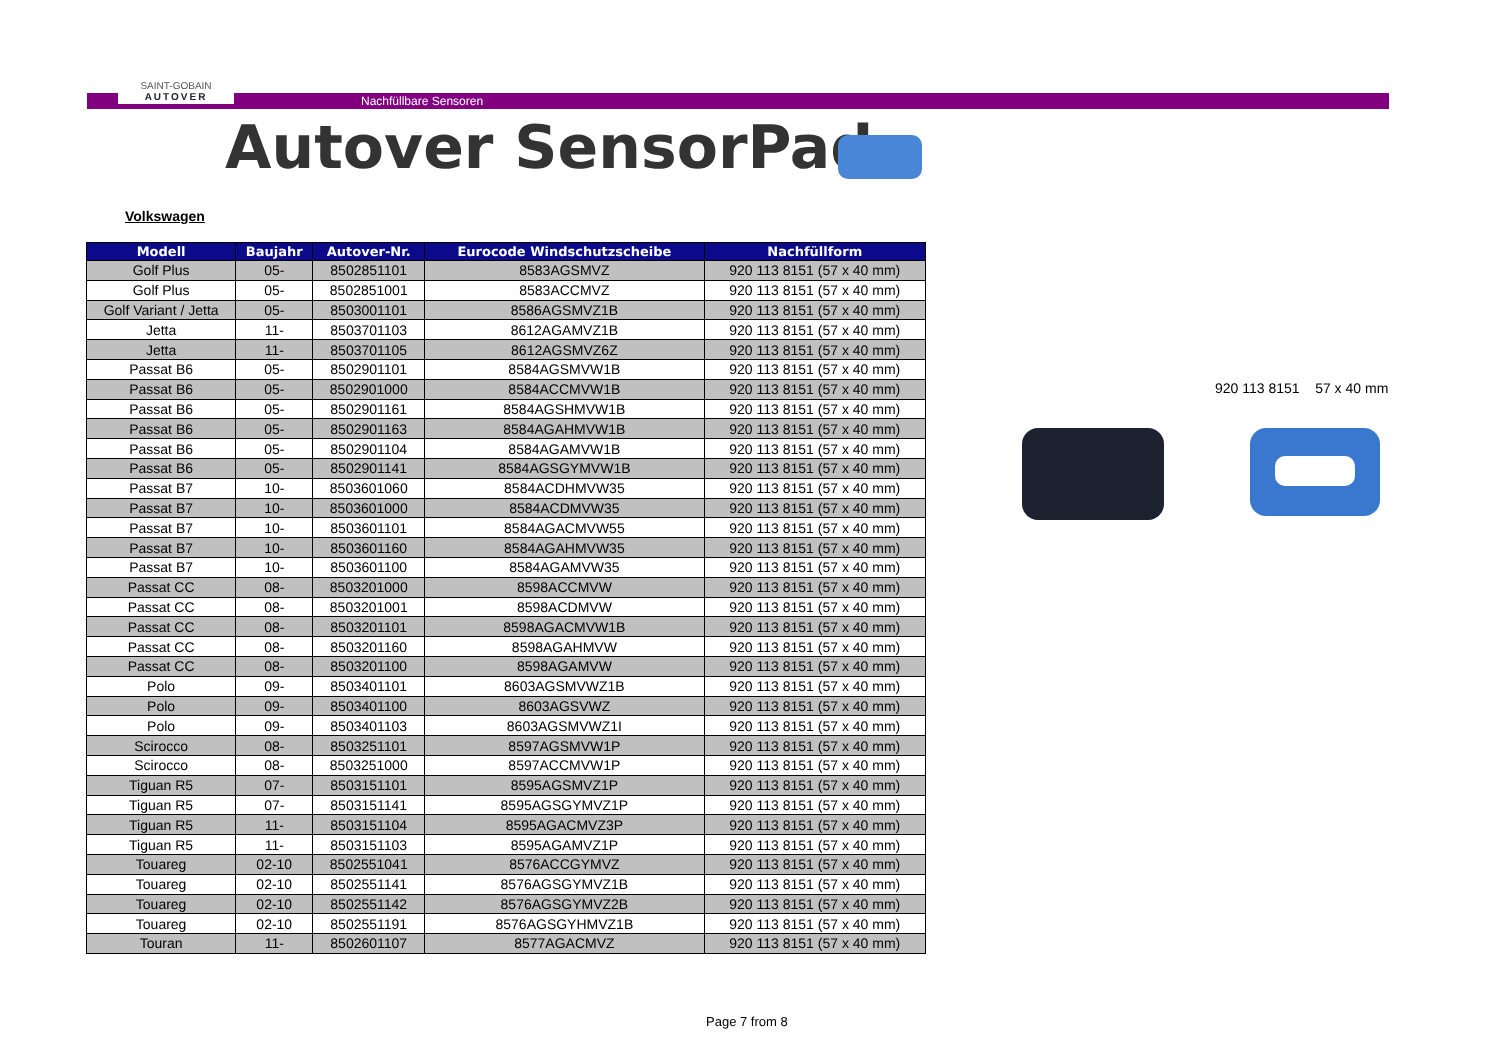SAINT-GOBAIN
AUTOVER
Nachfüllbare Sensoren
Autover SensorPad
Volkswagen
| Modell | Baujahr | Autover-Nr. | Eurocode Windschutzscheibe | Nachfüllform |
| --- | --- | --- | --- | --- |
| Golf Plus | 05- | 8502851101 | 8583AGSMVZ | 920 113 8151 (57 x 40 mm) |
| Golf Plus | 05- | 8502851001 | 8583ACCMVZ | 920 113 8151 (57 x 40 mm) |
| Golf Variant / Jetta | 05- | 8503001101 | 8586AGSMVZ1B | 920 113 8151 (57 x 40 mm) |
| Jetta | 11- | 8503701103 | 8612AGAMVZ1B | 920 113 8151 (57 x 40 mm) |
| Jetta | 11- | 8503701105 | 8612AGSMVZ6Z | 920 113 8151 (57 x 40 mm) |
| Passat B6 | 05- | 8502901101 | 8584AGSMVW1B | 920 113 8151 (57 x 40 mm) |
| Passat B6 | 05- | 8502901000 | 8584ACCMVW1B | 920 113 8151 (57 x 40 mm) |
| Passat B6 | 05- | 8502901161 | 8584AGSHMVW1B | 920 113 8151 (57 x 40 mm) |
| Passat B6 | 05- | 8502901163 | 8584AGAHMVW1B | 920 113 8151 (57 x 40 mm) |
| Passat B6 | 05- | 8502901104 | 8584AGAMVW1B | 920 113 8151 (57 x 40 mm) |
| Passat B6 | 05- | 8502901141 | 8584AGSGYMVW1B | 920 113 8151 (57 x 40 mm) |
| Passat B7 | 10- | 8503601060 | 8584ACDHMVW35 | 920 113 8151 (57 x 40 mm) |
| Passat B7 | 10- | 8503601000 | 8584ACDMVW35 | 920 113 8151 (57 x 40 mm) |
| Passat B7 | 10- | 8503601101 | 8584AGACMVW55 | 920 113 8151 (57 x 40 mm) |
| Passat B7 | 10- | 8503601160 | 8584AGAHMVW35 | 920 113 8151 (57 x 40 mm) |
| Passat B7 | 10- | 8503601100 | 8584AGAMVW35 | 920 113 8151 (57 x 40 mm) |
| Passat CC | 08- | 8503201000 | 8598ACCMVW | 920 113 8151 (57 x 40 mm) |
| Passat CC | 08- | 8503201001 | 8598ACDMVW | 920 113 8151 (57 x 40 mm) |
| Passat CC | 08- | 8503201101 | 8598AGACMVW1B | 920 113 8151 (57 x 40 mm) |
| Passat CC | 08- | 8503201160 | 8598AGAHMVW | 920 113 8151 (57 x 40 mm) |
| Passat CC | 08- | 8503201100 | 8598AGAMVW | 920 113 8151 (57 x 40 mm) |
| Polo | 09- | 8503401101 | 8603AGSMVWZ1B | 920 113 8151 (57 x 40 mm) |
| Polo | 09- | 8503401100 | 8603AGSVWZ | 920 113 8151 (57 x 40 mm) |
| Polo | 09- | 8503401103 | 8603AGSMVWZ1I | 920 113 8151 (57 x 40 mm) |
| Scirocco | 08- | 8503251101 | 8597AGSMVW1P | 920 113 8151 (57 x 40 mm) |
| Scirocco | 08- | 8503251000 | 8597ACCMVW1P | 920 113 8151 (57 x 40 mm) |
| Tiguan R5 | 07- | 8503151101 | 8595AGSMVZ1P | 920 113 8151 (57 x 40 mm) |
| Tiguan R5 | 07- | 8503151141 | 8595AGSGYMVZ1P | 920 113 8151 (57 x 40 mm) |
| Tiguan R5 | 11- | 8503151104 | 8595AGACMVZ3P | 920 113 8151 (57 x 40 mm) |
| Tiguan R5 | 11- | 8503151103 | 8595AGAMVZ1P | 920 113 8151 (57 x 40 mm) |
| Touareg | 02-10 | 8502551041 | 8576ACCGYMVZ | 920 113 8151 (57 x 40 mm) |
| Touareg | 02-10 | 8502551141 | 8576AGSGYMVZ1B | 920 113 8151 (57 x 40 mm) |
| Touareg | 02-10 | 8502551142 | 8576AGSGYMVZ2B | 920 113 8151 (57 x 40 mm) |
| Touareg | 02-10 | 8502551191 | 8576AGSGYHMVZ1B | 920 113 8151 (57 x 40 mm) |
| Touran | 11- | 8502601107 | 8577AGACMVZ | 920 113 8151 (57 x 40 mm) |
920 113 8151 57 x 40 mm
Page 7 from 8